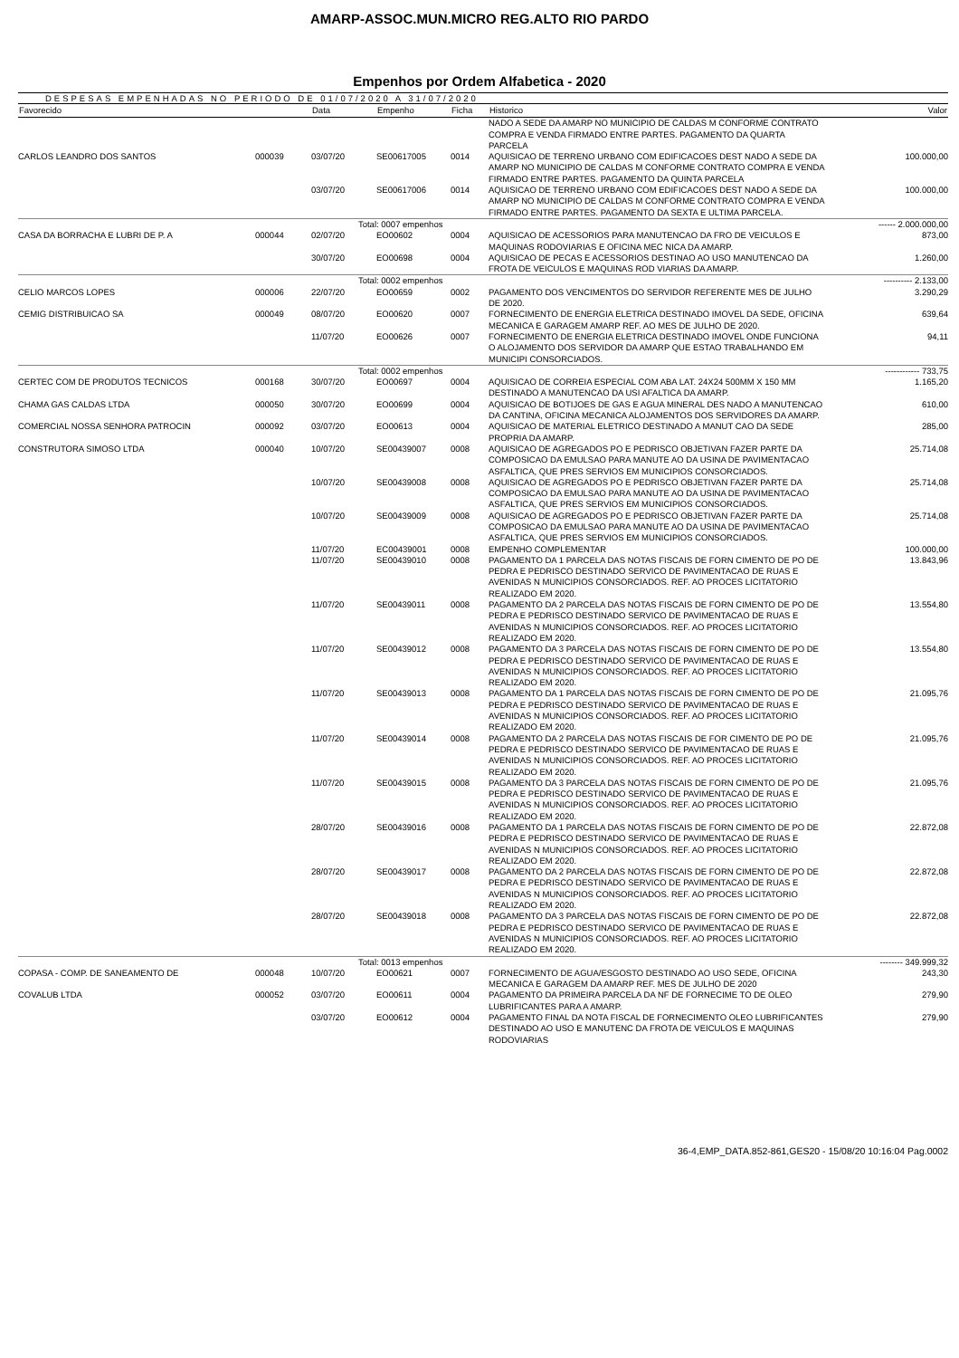AMARP-ASSOC.MUN.MICRO REG.ALTO RIO PARDO
Empenhos por Ordem Alfabetica - 2020
DESPESAS EMPENHADAS NO PERIODO DE 01/07/2020 A 31/07/2020
| Favorecido | | Data | Empenho | Ficha | Historico | Valor |
| --- | --- | --- | --- | --- | --- | --- |
| | | | | | NADO A SEDE DA AMARP NO MUNICIPIO DE CALDAS M CONFORME CONTRATO COMPRA E VENDA FIRMADO ENTRE PARTES. PAGAMENTO DA QUARTA PARCELA | |
| CARLOS LEANDRO DOS SANTOS | 000039 | 03/07/20 | SE00617005 | 0014 | AQUISICAO DE TERRENO URBANO COM EDIFICACOES DEST NADO A SEDE DA AMARP NO MUNICIPIO DE CALDAS M CONFORME CONTRATO COMPRA E VENDA FIRMADO ENTRE PARTES. PAGAMENTO DA QUINTA PARCELA | 100.000,00 |
| | | 03/07/20 | SE00617006 | 0014 | AQUISICAO DE TERRENO URBANO COM EDIFICACOES DEST NADO A SEDE DA AMARP NO MUNICIPIO DE CALDAS M CONFORME CONTRATO COMPRA E VENDA FIRMADO ENTRE PARTES. PAGAMENTO DA SEXTA E ULTIMA PARCELA. | 100.000,00 |
| | | Total | : 0007 empenhos | | | ------ 2.000.000,00 |
| CASA DA BORRACHA E LUBRI DE P. A | 000044 | 02/07/20 | EO00602 | 0004 | AQUISICAO DE ACESSORIOS PARA MANUTENCAO DA FRO DE VEICULOS E MAQUINAS RODOVIARIAS E OFICINA MEC NICA DA AMARP. | 873,00 |
| | | 30/07/20 | EO00698 | 0004 | AQUISICAO DE PECAS E ACESSORIOS DESTINAO AO USO MANUTENCAO DA FROTA DE VEICULOS E MAQUINAS ROD VIARIAS DA AMARP. | 1.260,00 |
| | | Total | : 0002 empenhos | | | ---------- 2.133,00 |
| CELIO MARCOS LOPES | 000006 | 22/07/20 | EO00659 | 0002 | PAGAMENTO DOS VENCIMENTOS DO SERVIDOR REFERENTE MES DE JULHO DE 2020. | 3.290,29 |
| CEMIG DISTRIBUICAO SA | 000049 | 08/07/20 | EO00620 | 0007 | FORNECIMENTO DE ENERGIA ELETRICA DESTINADO IMOVEL DA SEDE, OFICINA MECANICA E GARAGEM AMARP REF. AO MES DE JULHO DE 2020. | 639,64 |
| | | 11/07/20 | EO00626 | 0007 | FORNECIMENTO DE ENERGIA ELETRICA DESTINADO IMOVEL ONDE FUNCIONA O ALOJAMENTO DOS SERVIDOR DA AMARP QUE ESTAO TRABALHANDO EM MUNICIPI CONSORCIADOS. | 94,11 |
| | | Total | : 0002 empenhos | | | ------------ 733,75 |
| CERTEC COM DE PRODUTOS TECNICOS | 000168 | 30/07/20 | EO00697 | 0004 | AQUISICAO DE CORREIA ESPECIAL COM ABA LAT. 24X24 500MM X 150 MM DESTINADO A MANUTENCAO DA USI AFALTICA DA AMARP. | 1.165,20 |
| CHAMA GAS CALDAS LTDA | 000050 | 30/07/20 | EO00699 | 0004 | AQUISICAO DE BOTIJOES DE GAS E AGUA MINERAL DES NADO A MANUTENCAO DA CANTINA, OFICINA MECANICA ALOJAMENTOS DOS SERVIDORES DA AMARP. | 610,00 |
| COMERCIAL NOSSA SENHORA PATROCIN | 000092 | 03/07/20 | EO00613 | 0004 | AQUISICAO DE MATERIAL ELETRICO DESTINADO A MANUT CAO DA SEDE PROPRIA DA AMARP. | 285,00 |
| CONSTRUTORA SIMOSO LTDA | 000040 | 10/07/20 | SE00439007 | 0008 | AQUISICAO DE AGREGADOS PO E PEDRISCO OBJETIVAN FAZER PARTE DA COMPOSICAO DA EMULSAO PARA MANUTE AO DA USINA DE PAVIMENTACAO ASFALTICA, QUE PRES SERVIOS EM MUNICIPIOS CONSORCIADOS. | 25.714,08 |
| | | 10/07/20 | SE00439008 | 0008 | AQUISICAO DE AGREGADOS PO E PEDRISCO OBJETIVAN FAZER PARTE DA COMPOSICAO DA EMULSAO PARA MANUTE AO DA USINA DE PAVIMENTACAO ASFALTICA, QUE PRES SERVIOS EM MUNICIPIOS CONSORCIADOS. | 25.714,08 |
| | | 10/07/20 | SE00439009 | 0008 | AQUISICAO DE AGREGADOS PO E PEDRISCO OBJETIVAN FAZER PARTE DA COMPOSICAO DA EMULSAO PARA MANUTE AO DA USINA DE PAVIMENTACAO ASFALTICA, QUE PRES SERVIOS EM MUNICIPIOS CONSORCIADOS. | 25.714,08 |
| | | 11/07/20 | EC00439001 | 0008 | EMPENHO COMPLEMENTAR | 100.000,00 |
| | | 11/07/20 | SE00439010 | 0008 | PAGAMENTO DA 1 PARCELA DAS NOTAS FISCAIS DE FORN CIMENTO DE PO DE PEDRA E PEDRISCO DESTINADO SERVICO DE PAVIMENTACAO DE RUAS E AVENIDAS N MUNICIPIOS CONSORCIADOS. REF. AO PROCES LICITATORIO REALIZADO EM 2020. | 13.843,96 |
| | | 11/07/20 | SE00439011 | 0008 | PAGAMENTO DA 2 PARCELA DAS NOTAS FISCAIS DE FORN CIMENTO DE PO DE PEDRA E PEDRISCO DESTINADO SERVICO DE PAVIMENTACAO DE RUAS E AVENIDAS N MUNICIPIOS CONSORCIADOS. REF. AO PROCES LICITATORIO REALIZADO EM 2020. | 13.554,80 |
| | | 11/07/20 | SE00439012 | 0008 | PAGAMENTO DA 3 PARCELA DAS NOTAS FISCAIS DE FORN CIMENTO DE PO DE PEDRA E PEDRISCO DESTINADO SERVICO DE PAVIMENTACAO DE RUAS E AVENIDAS N MUNICIPIOS CONSORCIADOS. REF. AO PROCES LICITATORIO REALIZADO EM 2020. | 13.554,80 |
| | | 11/07/20 | SE00439013 | 0008 | PAGAMENTO DA 1 PARCELA DAS NOTAS FISCAIS DE FORN CIMENTO DE PO DE PEDRA E PEDRISCO DESTINADO SERVICO DE PAVIMENTACAO DE RUAS E AVENIDAS N MUNICIPIOS CONSORCIADOS. REF. AO PROCES LICITATORIO REALIZADO EM 2020. | 21.095,76 |
| | | 11/07/20 | SE00439014 | 0008 | PAGAMENTO DA 2 PARCELA DAS NOTAS FISCAIS DE FOR CIMENTO DE PO DE PEDRA E PEDRISCO DESTINADO SERVICO DE PAVIMENTACAO DE RUAS E AVENIDAS N MUNICIPIOS CONSORCIADOS. REF. AO PROCES LICITATORIO REALIZADO EM 2020. | 21.095,76 |
| | | 11/07/20 | SE00439015 | 0008 | PAGAMENTO DA 3 PARCELA DAS NOTAS FISCAIS DE FORN CIMENTO DE PO DE PEDRA E PEDRISCO DESTINADO SERVICO DE PAVIMENTACAO DE RUAS E AVENIDAS N MUNICIPIOS CONSORCIADOS. REF. AO PROCES LICITATORIO REALIZADO EM 2020. | 21.095,76 |
| | | 28/07/20 | SE00439016 | 0008 | PAGAMENTO DA 1 PARCELA DAS NOTAS FISCAIS DE FORN CIMENTO DE PO DE PEDRA E PEDRISCO DESTINADO SERVICO DE PAVIMENTACAO DE RUAS E AVENIDAS N MUNICIPIOS CONSORCIADOS. REF. AO PROCES LICITATORIO REALIZADO EM 2020. | 22.872,08 |
| | | 28/07/20 | SE00439017 | 0008 | PAGAMENTO DA 2 PARCELA DAS NOTAS FISCAIS DE FORN CIMENTO DE PO DE PEDRA E PEDRISCO DESTINADO SERVICO DE PAVIMENTACAO DE RUAS E AVENIDAS N MUNICIPIOS CONSORCIADOS. REF. AO PROCES LICITATORIO REALIZADO EM 2020. | 22.872,08 |
| | | 28/07/20 | SE00439018 | 0008 | PAGAMENTO DA 3 PARCELA DAS NOTAS FISCAIS DE FORN CIMENTO DE PO DE PEDRA E PEDRISCO DESTINADO SERVICO DE PAVIMENTACAO DE RUAS E AVENIDAS N MUNICIPIOS CONSORCIADOS. REF. AO PROCES LICITATORIO REALIZADO EM 2020. | 22.872,08 |
| | | Total | : 0013 empenhos | | | -------- 349.999,32 |
| COPASA - COMP. DE SANEAMENTO DE | 000048 | 10/07/20 | EO00621 | 0007 | FORNECIMENTO DE AGUA/ESGOSTO DESTINADO AO USO SEDE, OFICINA MECANICA E GARAGEM DA AMARP REF. MES DE JULHO DE 2020 | 243,30 |
| COVALUB LTDA | 000052 | 03/07/20 | EO00611 | 0004 | PAGAMENTO DA PRIMEIRA PARCELA DA NF DE FORNECIME TO DE OLEO LUBRIFICANTES PARA A AMARP. | 279,90 |
| | | 03/07/20 | EO00612 | 0004 | PAGAMENTO FINAL DA NOTA FISCAL DE FORNECIMENTO OLEO LUBRIFICANTES DESTINADO AO USO E MANUTENC DA FROTA DE VEICULOS E MAQUINAS RODOVIARIAS | 279,90 |
36-4,EMP_DATA.852-861,GES20 - 15/08/20 10:16:04 Pag.0002